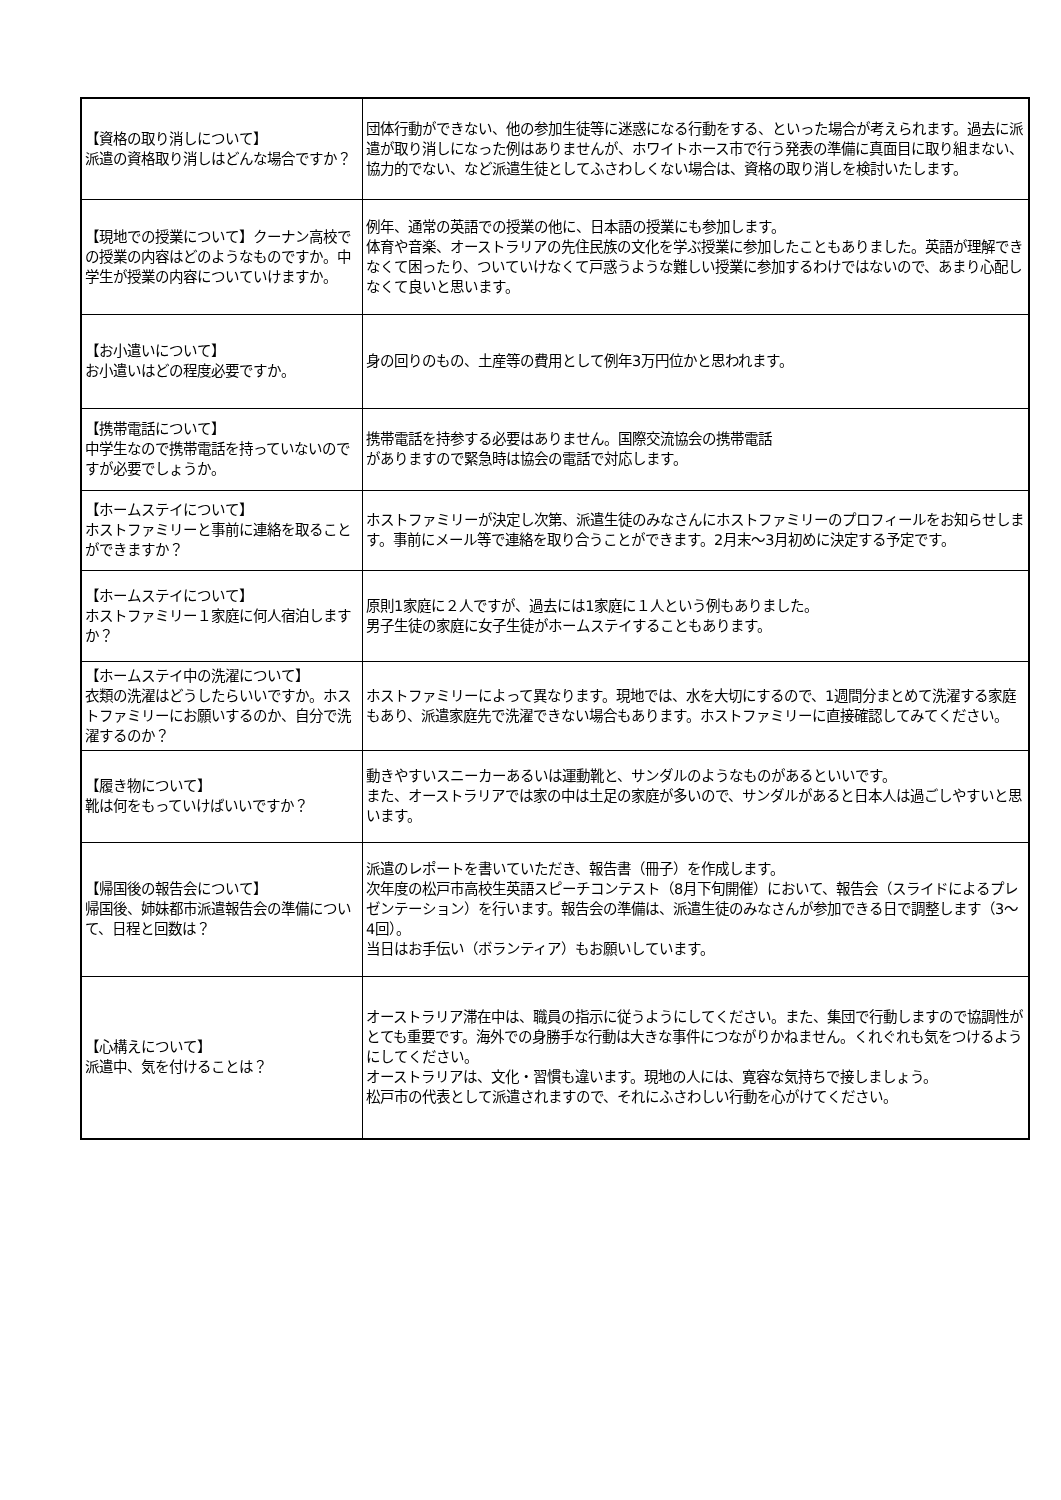| 【資格の取り消しについて】 派遣の資格取り消しはどんな場合ですか？ | 団体行動ができない、他の参加生徒等に迷惑になる行動をする、といった場合が考えられます。過去に派遣が取り消しになった例はありませんが、ホワイトホース市で行う発表の準備に真面目に取り組まない、協力的でない、など派遣生徒としてふさわしくない場合は、資格の取り消しを検討いたします。 |
| 【現地での授業について】クーナン高校での授業の内容はどのようなものですか。中学生が授業の内容についていけますか。 | 例年、通常の英語での授業の他に、日本語の授業にも参加します。 体育や音楽、オーストラリアの先住民族の文化を学ぶ授業に参加したこともありました。英語が理解できなくて困ったり、ついていけなくて戸惑うような難しい授業に参加するわけではないので、あまり心配しなくて良いと思います。 |
| 【お小遣いについて】 お小遣いはどの程度必要ですか。 | 身の回りのもの、土産等の費用として例年3万円位かと思われます。 |
| 【携帯電話について】 中学生なので携帯電話を持っていないのですが必要でしょうか。 | 携帯電話を持参する必要はありません。国際交流協会の携帯電話 がありますので緊急時は協会の電話で対応します。 |
| 【ホームステイについて】 ホストファミリーと事前に連絡を取ることができますか？ | ホストファミリーが決定し次第、派遣生徒のみなさんにホストファミリーのプロフィールをお知らせします。事前にメール等で連絡を取り合うことができます。2月末～3月初めに決定する予定です。 |
| 【ホームステイについて】 ホストファミリー１家庭に何人宿泊しますか？ | 原則1家庭に２人ですが、過去には1家庭に１人という例もありました。 男子生徒の家庭に女子生徒がホームステイすることもあります。 |
| 【ホームステイ中の洗濯について】 衣類の洗濯はどうしたらいいですか。ホストファミリーにお願いするのか、自分で洗濯するのか？ | ホストファミリーによって異なります。現地では、水を大切にするので、1週間分まとめて洗濯する家庭もあり、派遣家庭先で洗濯できない場合もあります。ホストファミリーに直接確認してみてください。 |
| 【履き物について】 靴は何をもっていけばいいですか？ | 動きやすいスニーカーあるいは運動靴と、サンダルのようなものがあるといいです。 また、オーストラリアでは家の中は土足の家庭が多いので、サンダルがあると日本人は過ごしやすいと思います。 |
| 【帰国後の報告会について】 帰国後、姉妹都市派遣報告会の準備について、日程と回数は？ | 派遣のレポートを書いていただき、報告書（冊子）を作成します。 次年度の松戸市高校生英語スピーチコンテスト（8月下旬開催）において、報告会（スライドによるプレゼンテーション）を行います。報告会の準備は、派遣生徒のみなさんが参加できる日で調整します（3～4回）。 当日はお手伝い（ボランティア）もお願いしています。 |
| 【心構えについて】 派遣中、気を付けることは？ | オーストラリア滞在中は、職員の指示に従うようにしてください。また、集団で行動しますので協調性がとても重要です。海外での身勝手な行動は大きな事件につながりかねません。くれぐれも気をつけるようにしてください。 オーストラリアは、文化・習慣も違います。現地の人には、寛容な気持ちで接しましょう。 松戸市の代表として派遣されますので、それにふさわしい行動を心がけてください。 |